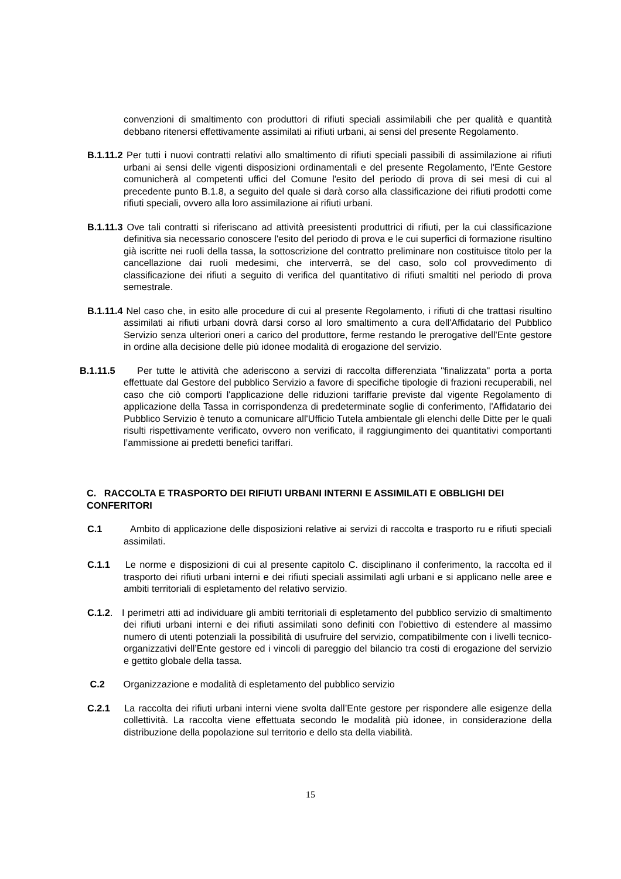convenzioni di smaltimento con produttori di rifiuti speciali assimilabili che per qualità e quantità debbano ritenersi effettivamente assimilati ai rifiuti urbani, ai sensi del presente Regolamento.
B.1.11.2 Per tutti i nuovi contratti relativi allo smaltimento di rifiuti speciali passibili di assimilazione ai rifiuti urbani ai sensi delle vigenti disposizioni ordinamentali e del presente Regolamento, l'Ente Gestore comunicherà al competenti uffici del Comune l'esito del periodo di prova di sei mesi di cui al precedente punto B.1.8, a seguito del quale si darà corso alla classificazione dei rifiuti prodotti come rifiuti speciali, ovvero alla loro assimilazione ai rifiuti urbani.
B.1.11.3 Ove tali contratti si riferiscano ad attività preesistenti produttrici di rifiuti, per la cui classificazione definitiva sia necessario conoscere l'esito del periodo di prova e le cui superfici di formazione risultino già iscritte nei ruoli della tassa, la sottoscrizione del contratto preliminare non costituisce titolo per la cancellazione dai ruoli medesimi, che interverrà, se del caso, solo col provvedimento di classificazione dei rifiuti a seguito di verifica del quantitativo di rifiuti smaltiti nel periodo di prova semestrale.
B.1.11.4 Nel caso che, in esito alle procedure di cui al presente Regolamento, i rifiuti di che trattasi risultino assimilati ai rifiuti urbani dovrà darsi corso al loro smaltimento a cura dell'Affidatario del Pubblico Servizio senza ulteriori oneri a carico del produttore, ferme restando le prerogative dell'Ente gestore in ordine alla decisione delle più idonee modalità di erogazione del servizio.
B.1.11.5 Per tutte le attività che aderiscono a servizi di raccolta differenziata "finalizzata" porta a porta effettuate dal Gestore del pubblico Servizio a favore di specifiche tipologie di frazioni recuperabili, nel caso che ciò comporti l'applicazione delle riduzioni tariffarie previste dal vigente Regolamento di applicazione della Tassa in corrispondenza di predeterminate soglie di conferimento, l'Affidatario dei Pubblico Servizio è tenuto a comunicare all'Ufficio Tutela ambientale gli elenchi delle Ditte per le quali risulti rispettivamente verificato, ovvero non verificato, il raggiungimento dei quantitativi comportanti l’ammissione ai predetti benefici tariffari.
C. RACCOLTA E TRASPORTO DEI RIFIUTI URBANI INTERNI E ASSIMILATI E OBBLIGHI DEI CONFERITORI
C.1 Ambito di applicazione delle disposizioni relative ai servizi di raccolta e trasporto ru e rifiuti speciali assimilati.
C.1.1 Le norme e disposizioni di cui al presente capitolo C. disciplinano il conferimento, la raccolta ed il trasporto dei rifiuti urbani interni e dei rifiuti speciali assimilati agli urbani e si applicano nelle aree e ambiti territoriali di espletamento del relativo servizio.
C.1.2. I perimetri atti ad individuare gli ambiti territoriali di espletamento del pubblico servizio di smaltimento dei rifiuti urbani interni e dei rifiuti assimilati sono definiti con l’obiettivo di estendere al massimo numero di utenti potenziali la possibilità di usufruire del servizio, compatibilmente con i livelli tecnico-organizzativi dell’Ente gestore ed i vincoli di pareggio del bilancio tra costi di erogazione del servizio e gettito globale della tassa.
C.2 Organizzazione e modalità di espletamento del pubblico servizio
C.2.1 La raccolta dei rifiuti urbani interni viene svolta dall’Ente gestore per rispondere alle esigenze della collettività. La raccolta viene effettuata secondo le modalità più idonee, in considerazione della distribuzione della popolazione sul territorio e dello sta della viabilità.
15